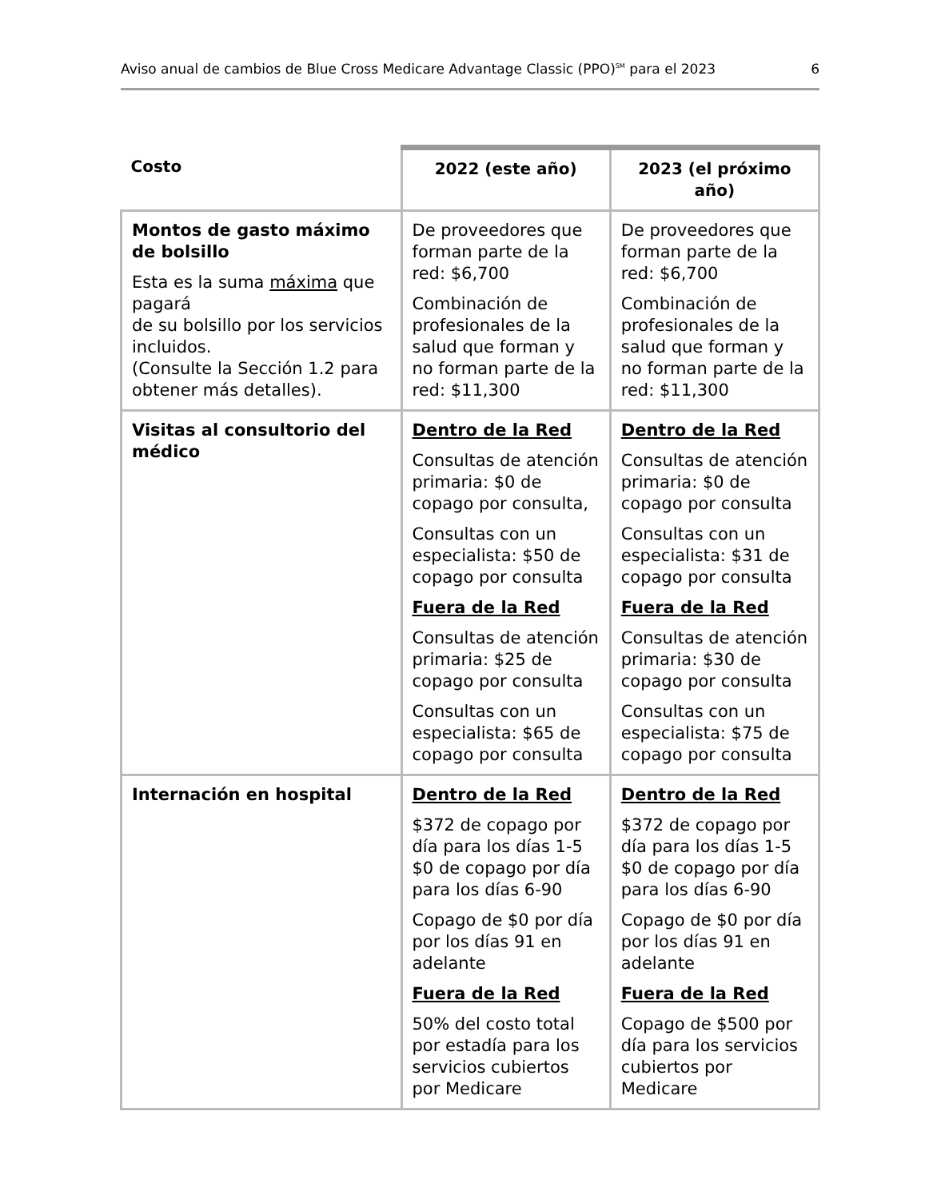Aviso anual de cambios de Blue Cross Medicare Advantage Classic (PPO)<sup>SM</sup> para el 2023 6
| Costo | 2022 (este año) | 2023 (el próximo año) |
| --- | --- | --- |
| Montos de gasto máximo de bolsillo Esta es la suma máxima que pagará de su bolsillo por los servicios incluidos. (Consulte la Sección 1.2 para obtener más detalles). | De proveedores que forman parte de la red: $6,700 Combinación de profesionales de la salud que forman y no forman parte de la red: $11,300 | De proveedores que forman parte de la red: $6,700 Combinación de profesionales de la salud que forman y no forman parte de la red: $11,300 |
| Visitas al consultorio del médico | Dentro de la Red Consultas de atención primaria: $0 de copago por consulta, Consultas con un especialista: $50 de copago por consulta Fuera de la Red Consultas de atención primaria: $25 de copago por consulta Consultas con un especialista: $65 de copago por consulta | Dentro de la Red Consultas de atención primaria: $0 de copago por consulta Consultas con un especialista: $31 de copago por consulta Fuera de la Red Consultas de atención primaria: $30 de copago por consulta Consultas con un especialista: $75 de copago por consulta |
| Internación en hospital | Dentro de la Red $372 de copago por día para los días 1-5 $0 de copago por día para los días 6-90 Copago de $0 por día por los días 91 en adelante Fuera de la Red 50% del costo total por estadía para los servicios cubiertos por Medicare | Dentro de la Red $372 de copago por día para los días 1-5 $0 de copago por día para los días 6-90 Copago de $0 por día por los días 91 en adelante Fuera de la Red Copago de $500 por día para los servicios cubiertos por Medicare |